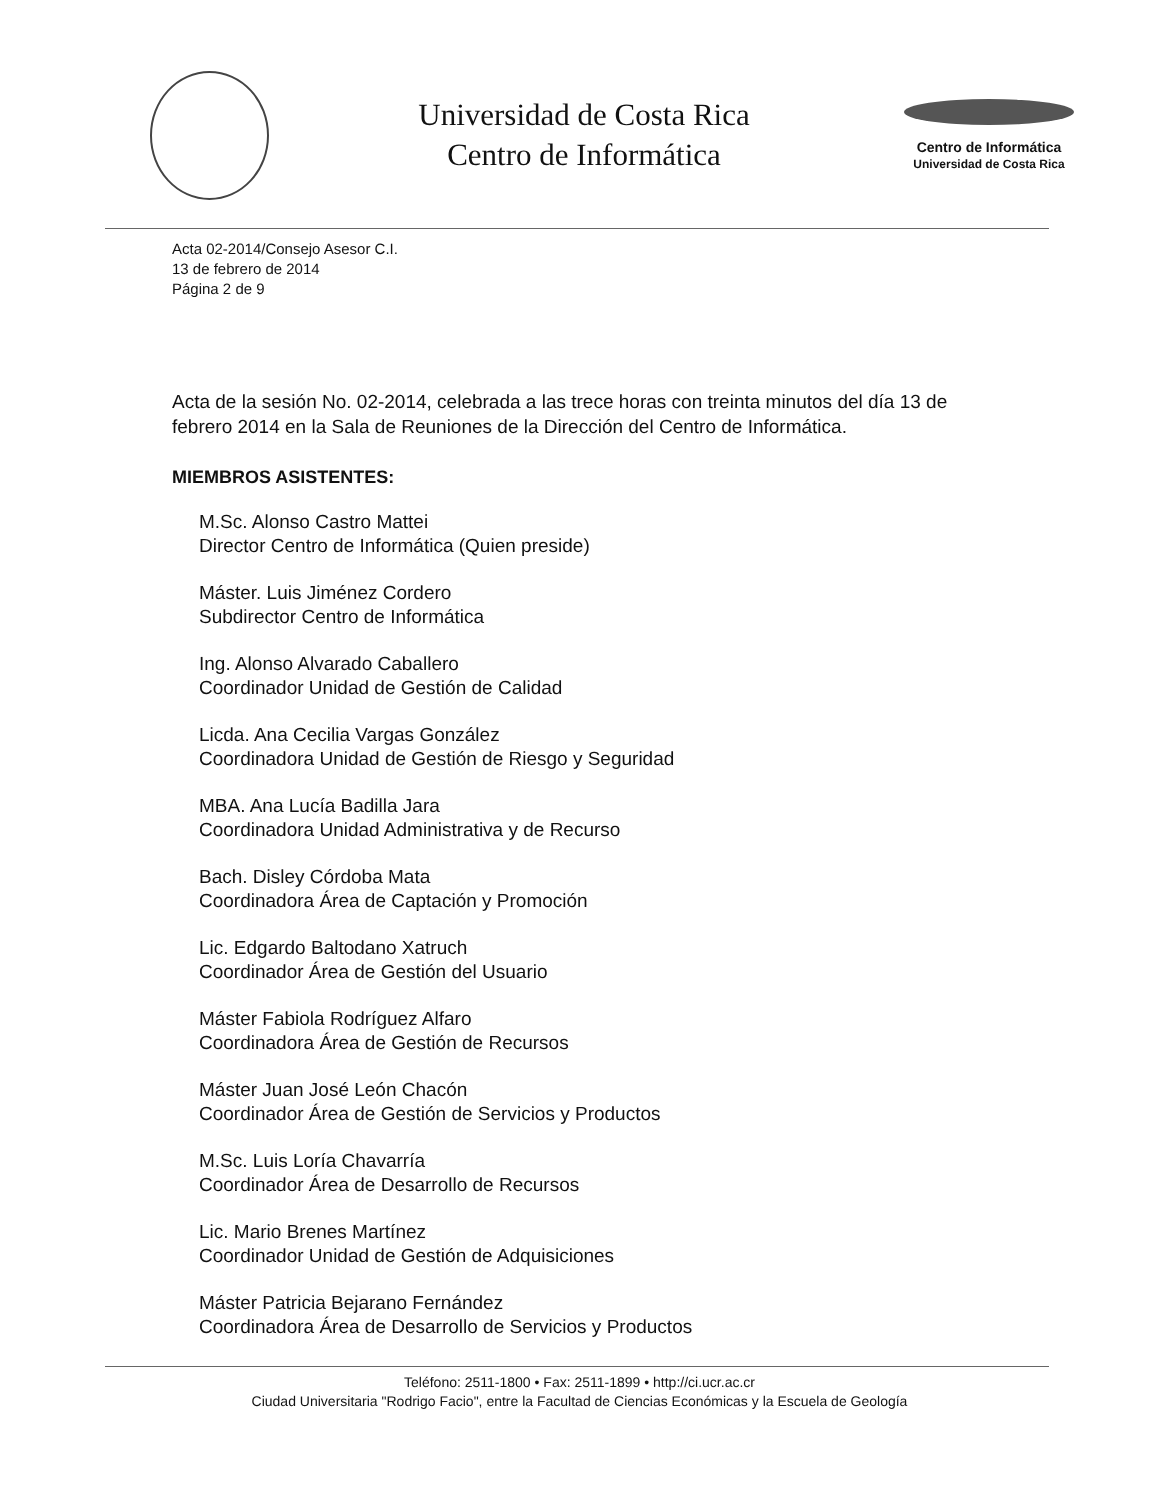Universidad de Costa Rica
Centro de Informática
Centro de Informática
Universidad de Costa Rica
Acta 02-2014/Consejo Asesor C.I.
13 de febrero de 2014
Página 2 de 9
Acta de la sesión No. 02-2014, celebrada a las trece horas con treinta minutos del día 13 de febrero 2014 en la Sala de Reuniones de la Dirección del Centro de Informática.
MIEMBROS ASISTENTES:
M.Sc. Alonso Castro Mattei
Director Centro de Informática (Quien preside)
Máster. Luis Jiménez Cordero
Subdirector Centro de Informática
Ing. Alonso Alvarado Caballero
Coordinador Unidad de Gestión de Calidad
Licda. Ana Cecilia Vargas González
Coordinadora Unidad de Gestión de Riesgo y Seguridad
MBA. Ana Lucía Badilla Jara
Coordinadora Unidad Administrativa y de Recurso
Bach. Disley Córdoba Mata
Coordinadora Área de Captación y Promoción
Lic. Edgardo Baltodano Xatruch
Coordinador Área de Gestión del Usuario
Máster Fabiola Rodríguez Alfaro
Coordinadora Área de Gestión de Recursos
Máster Juan José León Chacón
Coordinador Área de Gestión de Servicios y Productos
M.Sc. Luis Loría Chavarría
Coordinador Área de Desarrollo de Recursos
Lic. Mario Brenes Martínez
Coordinador Unidad de Gestión de Adquisiciones
Máster Patricia Bejarano Fernández
Coordinadora Área de Desarrollo de Servicios y Productos
Teléfono: 2511-1800 • Fax: 2511-1899 • http://ci.ucr.ac.cr
Ciudad Universitaria "Rodrigo Facio", entre la Facultad de Ciencias Económicas y la Escuela de Geología